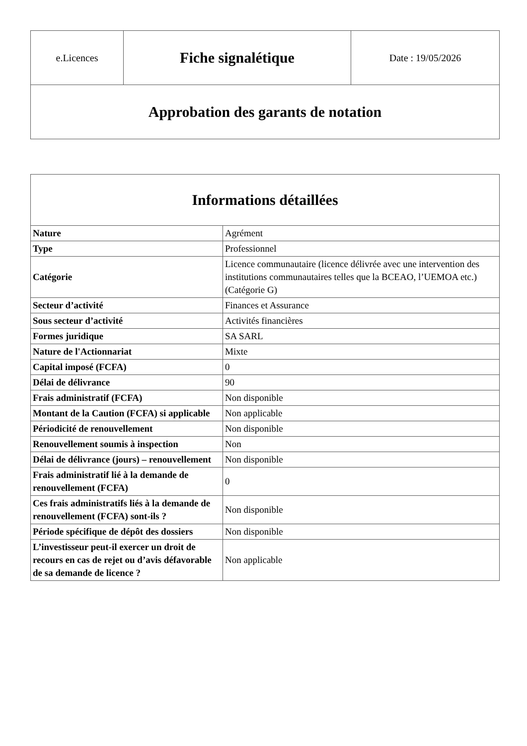| e.Licences | Fiche signalétique | Date : 19/05/2026 |
| Approbation des garants de notation | | |
| Informations détaillées | |
| --- | --- |
| Nature | Agrément |
| Type | Professionnel |
| Catégorie | Licence communautaire (licence délivrée avec une intervention des institutions communautaires telles que la BCEAO, l’UEMOA etc.) (Catégorie G) |
| Secteur d’activité | Finances et Assurance |
| Sous secteur d’activité | Activités financières |
| Formes juridique | SA SARL |
| Nature de l'Actionnariat | Mixte |
| Capital imposé (FCFA) | 0 |
| Délai de délivrance | 90 |
| Frais administratif (FCFA) | Non disponible |
| Montant de la Caution (FCFA) si applicable | Non applicable |
| Périodicité de renouvellement | Non disponible |
| Renouvellement soumis à inspection | Non |
| Délai de délivrance (jours) – renouvellement | Non disponible |
| Frais administratif lié à la demande de renouvellement (FCFA) | 0 |
| Ces frais administratifs liés à la demande de renouvellement (FCFA) sont-ils ? | Non disponible |
| Période spécifique de dépôt des dossiers | Non disponible |
| L’investisseur peut-il exercer un droit de recours en cas de rejet ou d’avis défavorable de sa demande de licence ? | Non applicable |